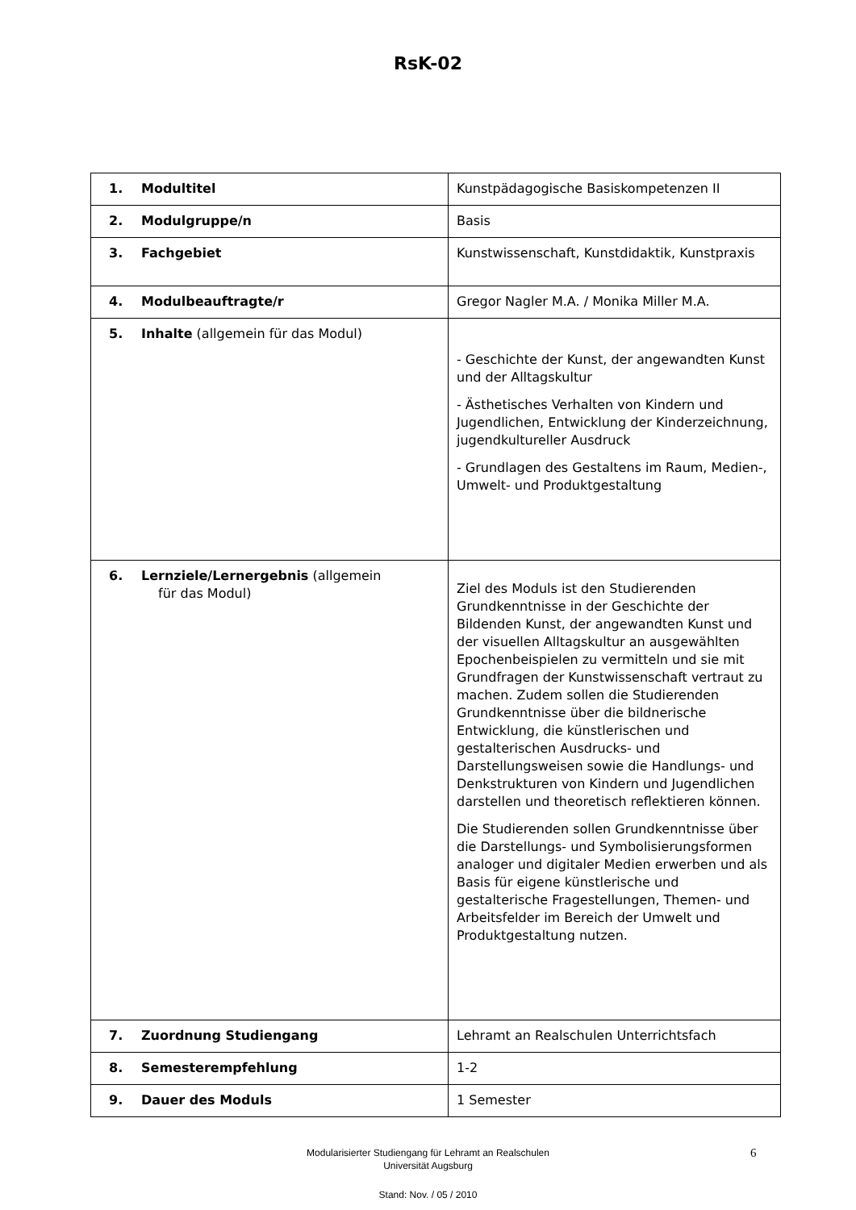RsK-02
| 1. Modultitel | Kunstpädagogische Basiskompetenzen II |
| 2. Modulgruppe/n | Basis |
| 3. Fachgebiet | Kunstwissenschaft, Kunstdidaktik, Kunstpraxis |
| 4. Modulbeauftragte/r | Gregor Nagler M.A. / Monika Miller M.A. |
| 5. Inhalte (allgemein für das Modul) | - Geschichte der Kunst, der angewandten Kunst und der Alltagskultur - Ästhetisches Verhalten von Kindern und Jugendlichen, Entwicklung der Kinderzeichnung, jugendkultureller Ausdruck - Grundlagen des Gestaltens im Raum, Medien-, Umwelt- und Produktgestaltung |
| 6. Lernziele/Lernergebnis (allgemein für das Modul) | Ziel des Moduls ist den Studierenden Grundkenntnisse in der Geschichte der Bildenden Kunst, der angewandten Kunst und der visuellen Alltagskultur an ausgewählten Epochenbeispielen zu vermitteln und sie mit Grundfragen der Kunstwissenschaft vertraut zu machen. Zudem sollen die Studierenden Grundkenntnisse über die bildnerische Entwicklung, die künstlerischen und gestalterischen Ausdrucks- und Darstellungsweisen sowie die Handlungs- und Denkstrukturen von Kindern und Jugendlichen darstellen und theoretisch reflektieren können. Die Studierenden sollen Grundkenntnisse über die Darstellungs- und Symbolisierungsformen analoger und digitaler Medien erwerben und als Basis für eigene künstlerische und gestalterische Fragestellungen, Themen- und Arbeitsfelder im Bereich der Umwelt und Produktgestaltung nutzen. |
| 7. Zuordnung Studiengang | Lehramt an Realschulen Unterrichtsfach |
| 8. Semesterempfehlung | 1-2 |
| 9. Dauer des Moduls | 1 Semester |
6
Modularisierter Studiengang für Lehramt an Realschulen
Universität Augsburg
Stand: Nov. / 05 / 2010